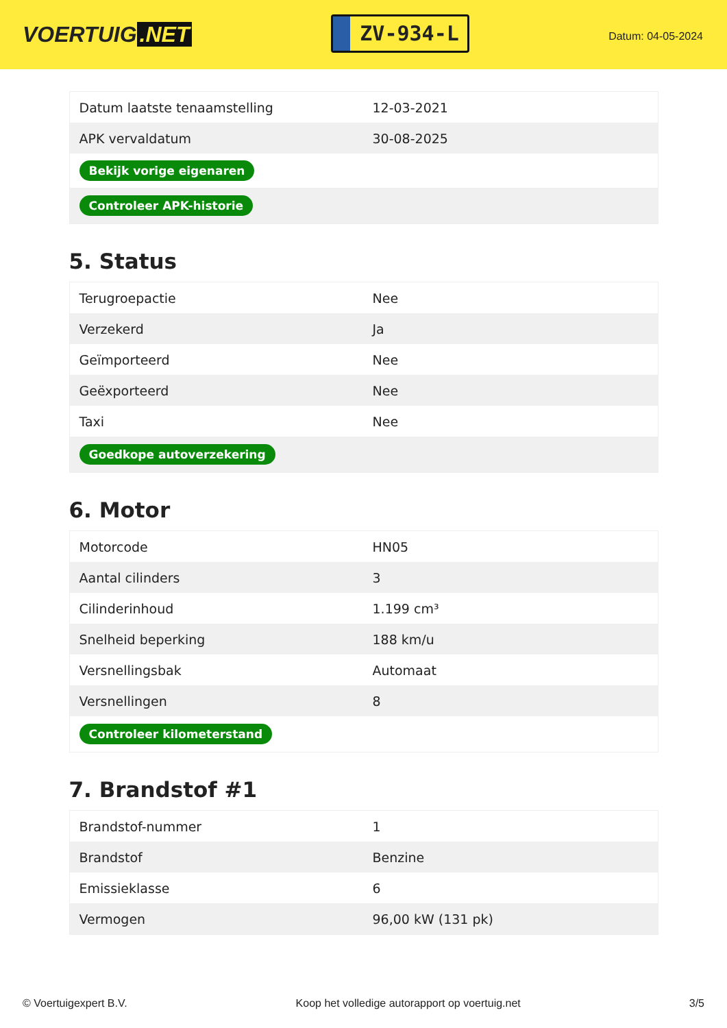VOERTUIG.NET
ZV-934-L
Datum: 04-05-2024
| Datum laatste tenaamstelling | 12-03-2021 |
| APK vervaldatum | 30-08-2025 |
| Bekijk vorige eigenaren | |
| Controleer APK-historie | |
5. Status
| Terugroepactie | Nee |
| Verzekerd | Ja |
| Geïmporteerd | Nee |
| Geëxporteerd | Nee |
| Taxi | Nee |
| Goedkope autoverzekering | |
6. Motor
| Motorcode | HN05 |
| Aantal cilinders | 3 |
| Cilinderinhoud | 1.199 cm³ |
| Snelheid beperking | 188 km/u |
| Versnellingsbak | Automaat |
| Versnellingen | 8 |
| Controleer kilometerstand | |
7. Brandstof #1
| Brandstof-nummer | 1 |
| Brandstof | Benzine |
| Emissieklasse | 6 |
| Vermogen | 96,00 kW (131 pk) |
© Voertuigexpert B.V. Koop het volledige autorapport op voertuig.net 3/5